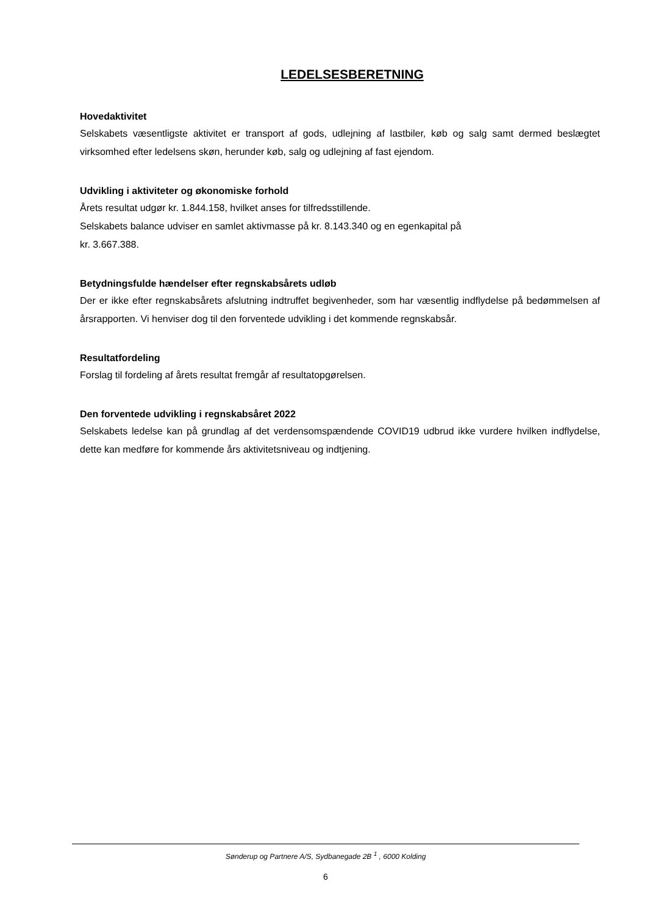LEDELSESBERETNING
Hovedaktivitet
Selskabets væsentligste aktivitet er transport af gods, udlejning af lastbiler, køb og salg samt dermed beslægtet virksomhed efter ledelsens skøn, herunder køb, salg og udlejning af fast ejendom.
Udvikling i aktiviteter og økonomiske forhold
Årets resultat udgør kr. 1.844.158, hvilket anses for tilfredsstillende.
Selskabets balance udviser en samlet aktivmasse på kr. 8.143.340 og en egenkapital på
kr. 3.667.388.
Betydningsfulde hændelser efter regnskabsårets udløb
Der er ikke efter regnskabsårets afslutning indtruffet begivenheder, som har væsentlig indflydelse på bedømmelsen af årsrapporten. Vi henviser dog til den forventede udvikling i det kommende regnskabsår.
Resultatfordeling
Forslag til fordeling af årets resultat fremgår af resultatopgørelsen.
Den forventede udvikling i regnskabsåret 2022
Selskabets ledelse kan på grundlag af det verdensomspændende COVID19 udbrud ikke vurdere hvilken indflydelse, dette kan medføre for kommende års aktivitetsniveau og indtjening.
Sønderup og Partnere A/S, Sydbanegade 2B <sup>1</sup> , 6000 Kolding
6